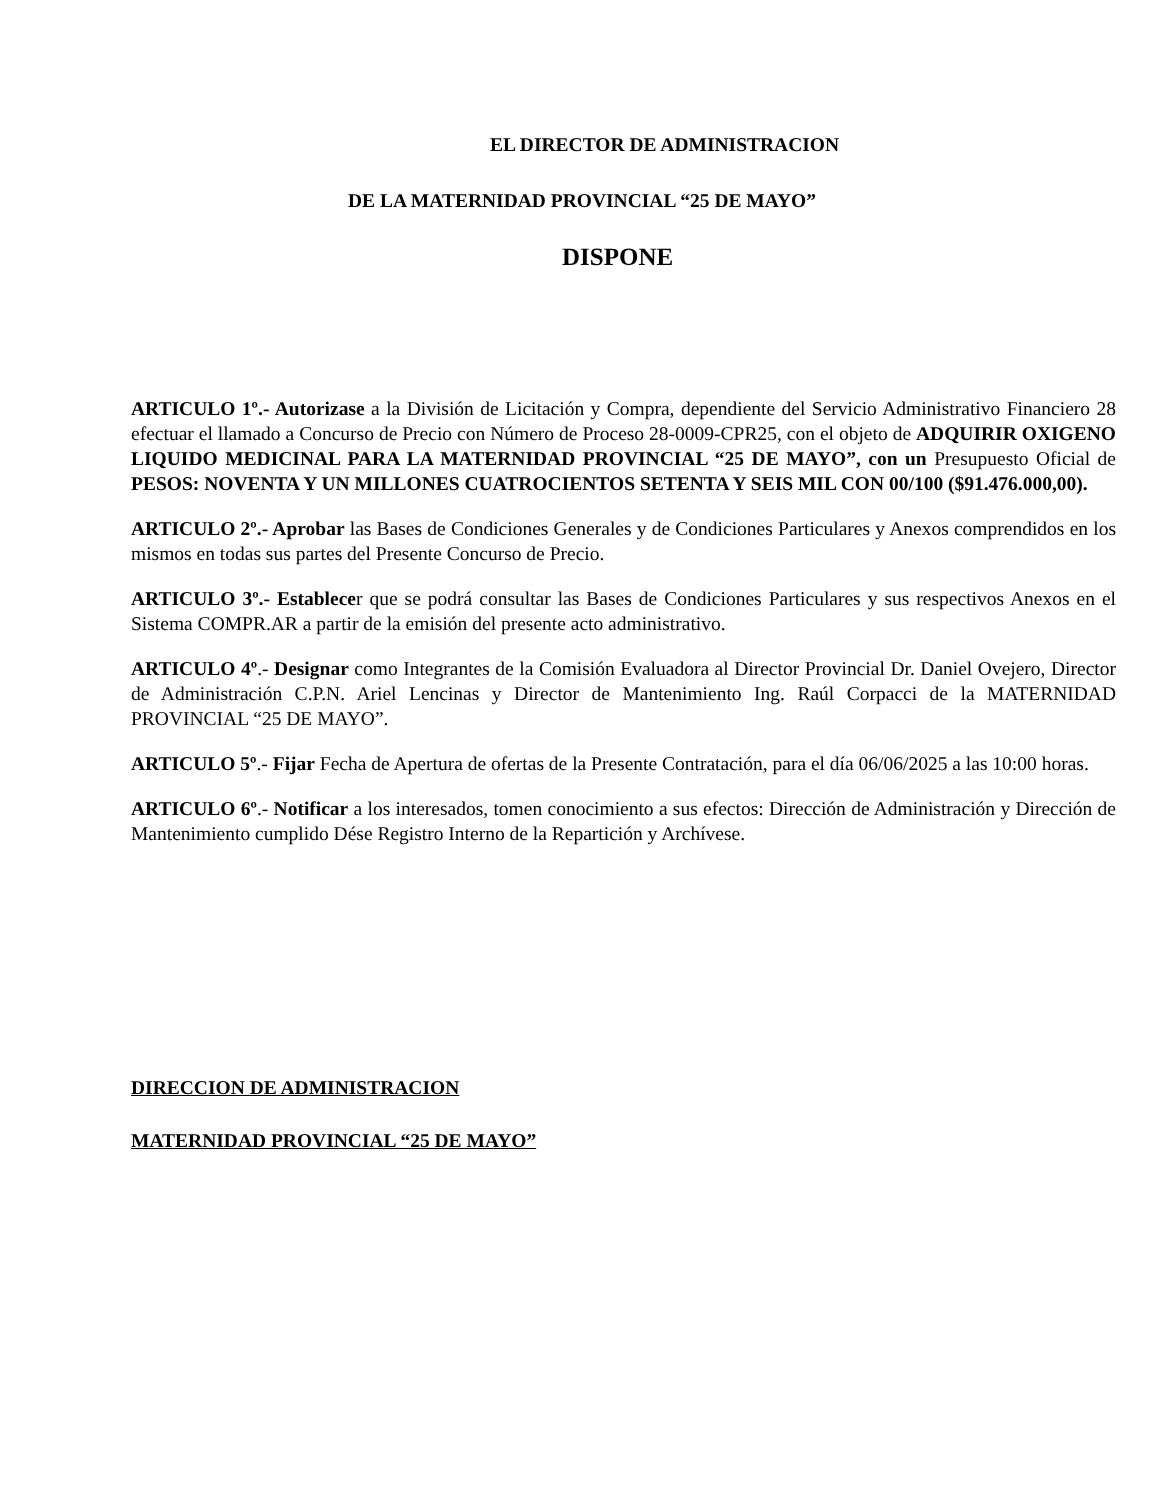EL DIRECTOR DE ADMINISTRACION
DE LA MATERNIDAD PROVINCIAL “25 DE MAYO”
DISPONE
ARTICULO 1º.- Autorizase a la División de Licitación y Compra, dependiente del Servicio Administrativo Financiero 28 efectuar el llamado a Concurso de Precio con Número de Proceso 28-0009-CPR25, con el objeto de ADQUIRIR OXIGENO LIQUIDO MEDICINAL PARA LA MATERNIDAD PROVINCIAL “25 DE MAYO”, con un Presupuesto Oficial de PESOS: NOVENTA Y UN MILLONES CUATROCIENTOS SETENTA Y SEIS MIL CON 00/100 ($91.476.000,00).
ARTICULO 2º.- Aprobar las Bases de Condiciones Generales y de Condiciones Particulares y Anexos comprendidos en los mismos en todas sus partes del Presente Concurso de Precio.
ARTICULO 3º.- Establecer que se podrá consultar las Bases de Condiciones Particulares y sus respectivos Anexos en el Sistema COMPR.AR a partir de la emisión del presente acto administrativo.
ARTICULO 4º.- Designar como Integrantes de la Comisión Evaluadora al Director Provincial Dr. Daniel Ovejero, Director de Administración C.P.N. Ariel Lencinas y Director de Mantenimiento Ing. Raúl Corpacci de la MATERNIDAD PROVINCIAL “25 DE MAYO”.
ARTICULO 5º.- Fijar Fecha de Apertura de ofertas de la Presente Contratación, para el día 06/06/2025 a las 10:00 horas.
ARTICULO 6º.- Notificar a los interesados, tomen conocimiento a sus efectos: Dirección de Administración y Dirección de Mantenimiento cumplido Dése Registro Interno de la Repartición y Archívese.
DIRECCION DE ADMINISTRACION
MATERNIDAD PROVINCIAL “25 DE MAYO”